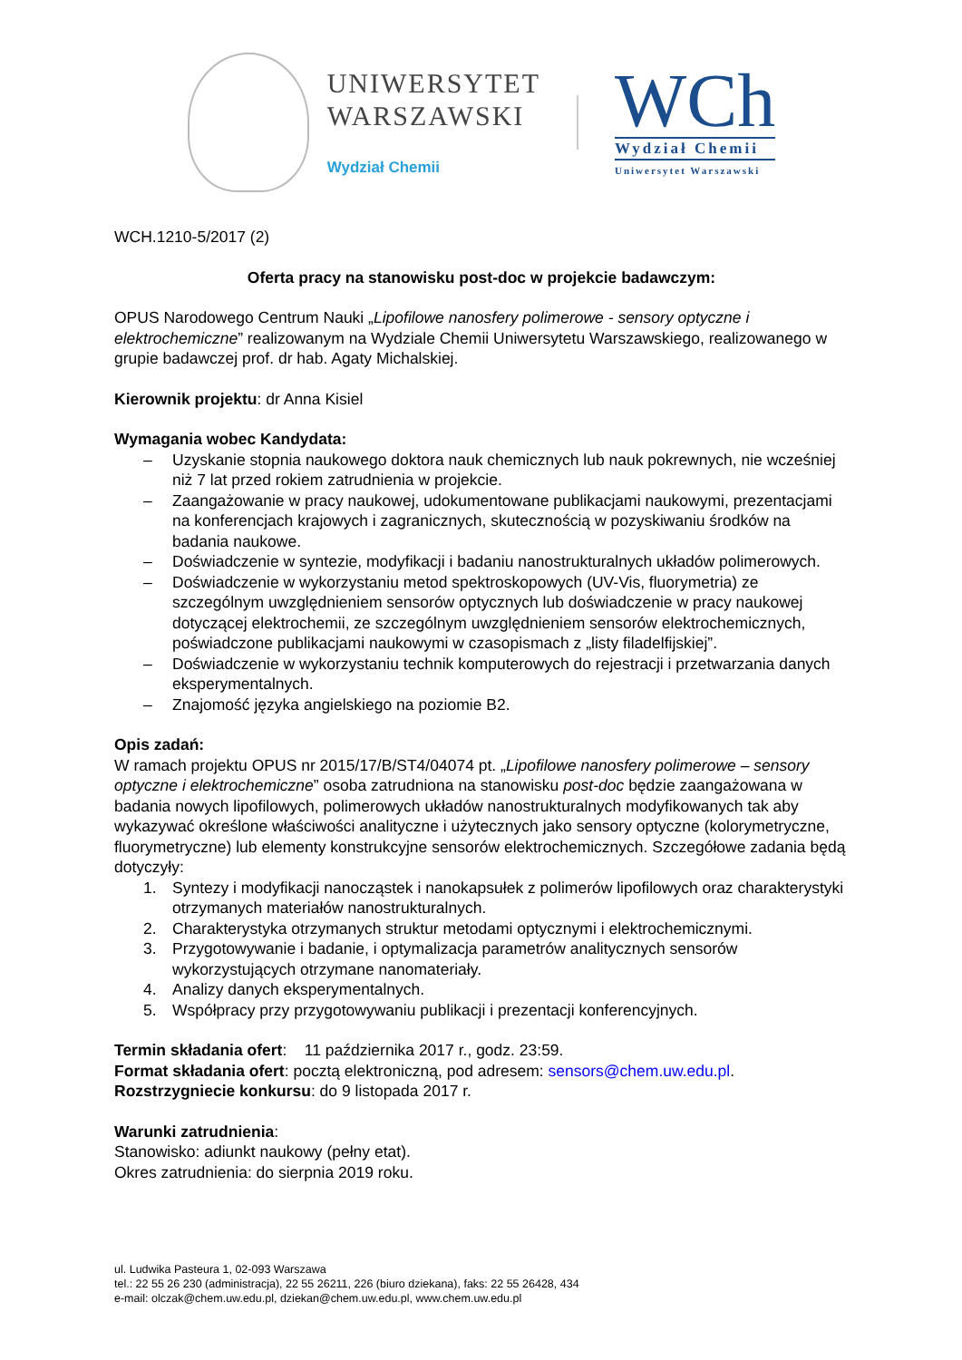UNIWERSYTET
WARSZAWSKI
Wydział Chemii
WCh
Wydział Chemii
Uniwersytet Warszawski
WCH.1210-5/2017 (2)
Oferta pracy na stanowisku post-doc w projekcie badawczym:
OPUS Narodowego Centrum Nauki „Lipofilowe nanosfery polimerowe - sensory optyczne i elektrochemiczne” realizowanym na Wydziale Chemii Uniwersytetu Warszawskiego, realizowanego w grupie badawczej prof. dr hab. Agaty Michalskiej.
Kierownik projektu: dr Anna Kisiel
Wymagania wobec Kandydata:
– Uzyskanie stopnia naukowego doktora nauk chemicznych lub nauk pokrewnych, nie wcześniej niż 7 lat przed rokiem zatrudnienia w projekcie.
– Zaangażowanie w pracy naukowej, udokumentowane publikacjami naukowymi, prezentacjami na konferencjach krajowych i zagranicznych, skutecznością w pozyskiwaniu środków na badania naukowe.
– Doświadczenie w syntezie, modyfikacji i badaniu nanostrukturalnych układów polimerowych.
– Doświadczenie w wykorzystaniu metod spektroskopowych (UV-Vis, fluorymetria) ze szczególnym uwzględnieniem sensorów optycznych lub doświadczenie w pracy naukowej dotyczącej elektrochemii, ze szczególnym uwzględnieniem sensorów elektrochemicznych, poświadczone publikacjami naukowymi w czasopismach z „listy filadelfijskiej”.
– Doświadczenie w wykorzystaniu technik komputerowych do rejestracji i przetwarzania danych eksperymentalnych.
– Znajomość języka angielskiego na poziomie B2.
Opis zadań:
W ramach projektu OPUS nr 2015/17/B/ST4/04074 pt. „Lipofilowe nanosfery polimerowe – sensory optyczne i elektrochemiczne” osoba zatrudniona na stanowisku post-doc będzie zaangażowana w badania nowych lipofilowych, polimerowych układów nanostrukturalnych modyfikowanych tak aby wykazywać określone właściwości analityczne i użytecznych jako sensory optyczne (kolorymetryczne, fluorymetryczne) lub elementy konstrukcyjne sensorów elektrochemicznych. Szczegółowe zadania będą dotyczyły:
1. Syntezy i modyfikacji nanocząstek i nanokapsułek z polimerów lipofilowych oraz charakterystyki otrzymanych materiałów nanostrukturalnych.
2. Charakterystyka otrzymanych struktur metodami optycznymi i elektrochemicznymi.
3. Przygotowywanie i badanie, i optymalizacja parametrów analitycznych sensorów wykorzystujących otrzymane nanomateriały.
4. Analizy danych eksperymentalnych.
5. Współpracy przy przygotowywaniu publikacji i prezentacji konferencyjnych.
Termin składania ofert: 11 października 2017 r., godz. 23:59.
Format składania ofert: pocztą elektroniczną, pod adresem: sensors@chem.uw.edu.pl.
Rozstrzygniecie konkursu: do 9 listopada 2017 r.
Warunki zatrudnienia:
Stanowisko: adiunkt naukowy (pełny etat).
Okres zatrudnienia: do sierpnia 2019 roku.
ul. Ludwika Pasteura 1, 02-093 Warszawa
tel.: 22 55 26 230 (administracja), 22 55 26211, 226 (biuro dziekana), faks: 22 55 26428, 434
e-mail: olczak@chem.uw.edu.pl, dziekan@chem.uw.edu.pl, www.chem.uw.edu.pl